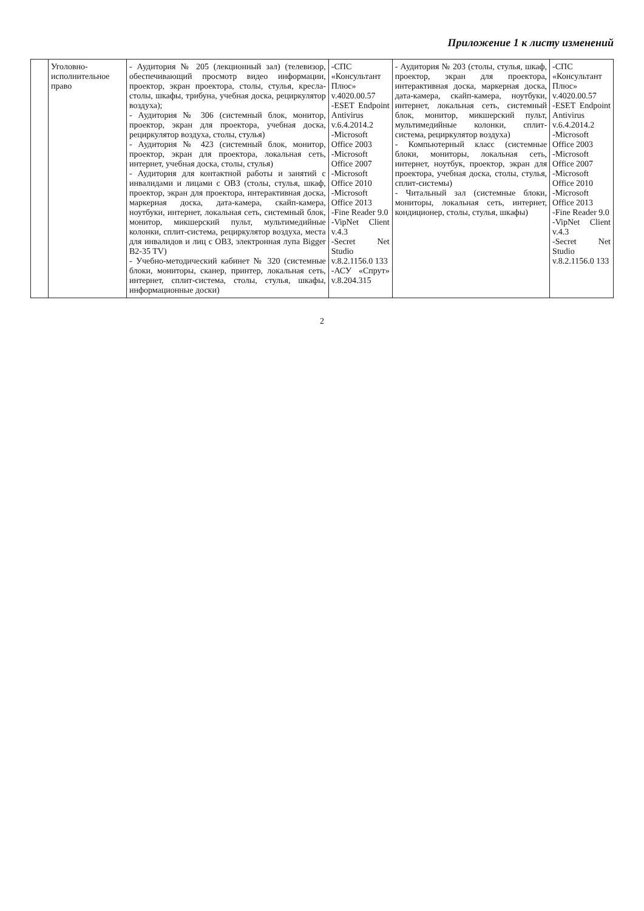Приложение 1 к листу изменений
| | Уголовно-исполнительное право | - Аудитория № 205 (лекционный зал) (телевизор, обеспечивающий просмотр видео информации, проектор, экран проектора, столы, стулья, кресла-столы, шкафы, трибуна, учебная доска, рециркулятор воздуха); - Аудитория № 306 (системный блок, монитор, проектор, экран для проектора, учебная доска, рециркулятор воздуха, столы, стулья) - Аудитория № 423 (системный блок, монитор, проектор, экран для проектора, локальная сеть, интернет, учебная доска, столы, стулья) - Аудитория для контактной работы и занятий с инвалидами и лицами с ОВЗ (столы, стулья, шкаф, проектор, экран для проектора, интерактивная доска, маркерная доска, дата-камера, скайп-камера, ноутбуки, интернет, локальная сеть, системный блок, монитор, микшерский пульт, мультимедийные колонки, сплит-система, рециркулятор воздуха, места для инвалидов и лиц с ОВЗ, электронная лупа Bigger B2-35 TV) - Учебно-методический кабинет № 320 (системные блоки, мониторы, сканер, принтер, локальная сеть, интернет, сплит-система, столы, стулья, шкафы, информационные доски) | -СПС «Консультант Плюс» v.4020.00.57 -ESET Endpoint Antivirus v.6.4.2014.2 -Microsoft Office 2003 -Microsoft Office 2007 -Microsoft Office 2010 -Microsoft Office 2013 -Fine Reader 9.0 -VipNet Client v.4.3 -Secret Net Studio v.8.2.1156.0 133 -АСУ «Спрут» v.8.204.315 | - Аудитория № 203 (столы, стулья, шкаф, проектор, экран для проектора, интерактивная доска, маркерная доска, дата-камера, скайп-камера, ноутбуки, интернет, локальная сеть, системный блок, монитор, микшерский пульт, мультимедийные колонки, сплит-система, рециркулятор воздуха) - Компьютерный класс (системные блоки, мониторы, локальная сеть, интернет, ноутбук, проектор, экран для проектора, учебная доска, столы, стулья, сплит-системы) - Читальный зал (системные блоки, мониторы, локальная сеть, интернет, кондиционер, столы, стулья, шкафы) | -СПС «Консультант Плюс» v.4020.00.57 -ESET Endpoint Antivirus v.6.4.2014.2 -Microsoft Office 2003 -Microsoft Office 2007 -Microsoft Office 2010 -Microsoft Office 2013 -Fine Reader 9.0 -VipNet Client v.4.3 -Secret Net Studio v.8.2.1156.0 133 |
2